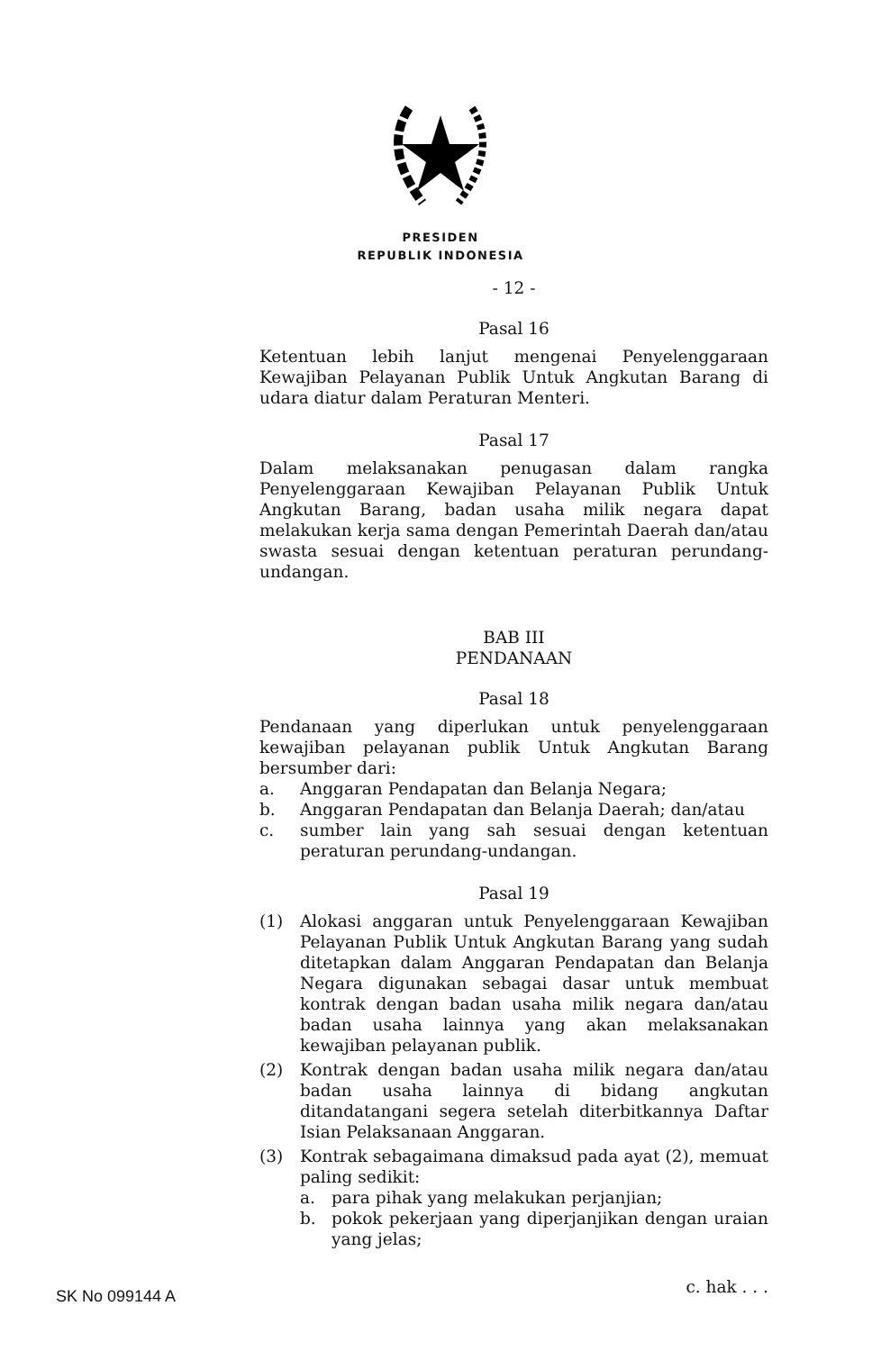PRESIDEN
REPUBLIK INDONESIA
- 12 -
Pasal 16
Ketentuan lebih lanjut mengenai Penyelenggaraan Kewajiban Pelayanan Publik Untuk Angkutan Barang di udara diatur dalam Peraturan Menteri.
Pasal 17
Dalam melaksanakan penugasan dalam rangka Penyelenggaraan Kewajiban Pelayanan Publik Untuk Angkutan Barang, badan usaha milik negara dapat melakukan kerja sama dengan Pemerintah Daerah dan/atau swasta sesuai dengan ketentuan peraturan perundang-undangan.
BAB III
PENDANAAN
Pasal 18
Pendanaan yang diperlukan untuk penyelenggaraan kewajiban pelayanan publik Untuk Angkutan Barang bersumber dari:
a. Anggaran Pendapatan dan Belanja Negara;
b. Anggaran Pendapatan dan Belanja Daerah; dan/atau
c. sumber lain yang sah sesuai dengan ketentuan peraturan perundang-undangan.
Pasal 19
(1) Alokasi anggaran untuk Penyelenggaraan Kewajiban Pelayanan Publik Untuk Angkutan Barang yang sudah ditetapkan dalam Anggaran Pendapatan dan Belanja Negara digunakan sebagai dasar untuk membuat kontrak dengan badan usaha milik negara dan/atau badan usaha lainnya yang akan melaksanakan kewajiban pelayanan publik.
(2) Kontrak dengan badan usaha milik negara dan/atau badan usaha lainnya di bidang angkutan ditandatangani segera setelah diterbitkannya Daftar Isian Pelaksanaan Anggaran.
(3) Kontrak sebagaimana dimaksud pada ayat (2), memuat paling sedikit:
a. para pihak yang melakukan perjanjian;
b. pokok pekerjaan yang diperjanjikan dengan uraian yang jelas;
c. hak . . .
SK No 099144 A